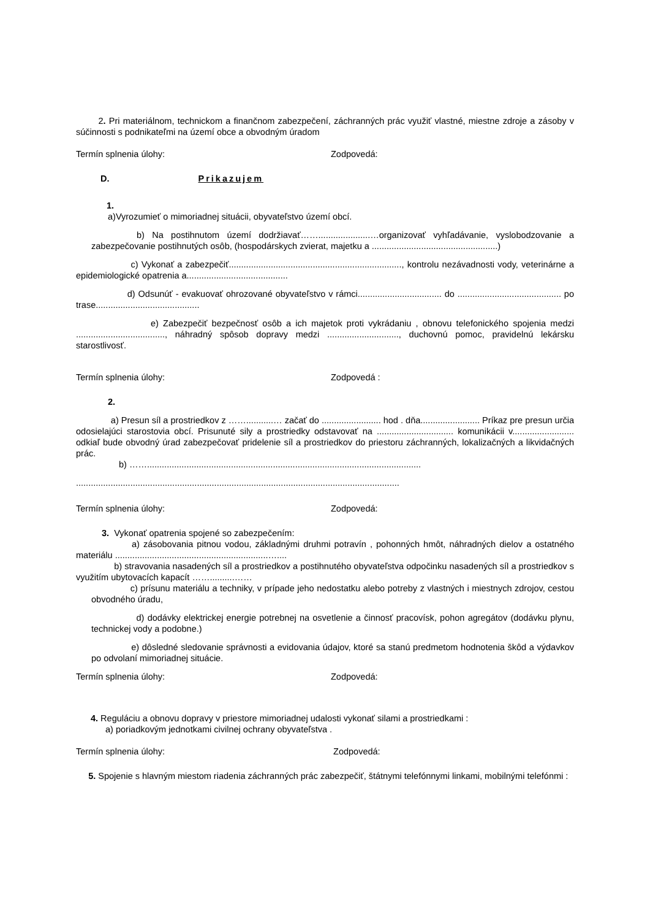2. Pri materiálnom, technickom a finančnom zabezpečení, záchranných prác využiť vlastné, miestne zdroje a zásoby v súčinnosti s podnikateľmi na území obce a obvodným úradom
Termín splnenia úlohy: Zodpovedá:
D. Prikazujem
1.
a)Vyrozumieť o mimoriadnej situácii, obyvateľstvo území obcí.
b) Na postihnutom území dodržiavať…….....................…organizovať vyhľadávanie, vyslobodzovanie a zabezpečovanie postihnutých osôb, (hospodárskych zvierat, majetku a ...................................................)
c) Vykonať a zabezpečiť......................................................................, kontrolu nezávadnosti vody, veterinárne a epidemiologické opatrenia a.........................................
d) Odsunúť - evakuovať ohrozované obyvateľstvo v rámci.................................. do .......................................... po trase..........................................
e) Zabezpečiť bezpečnosť osôb a ich majetok proti vykrádaniu , obnovu telefonického spojenia medzi ...................................., náhradný spôsob dopravy medzi ............................., duchovnú pomoc, pravidelnú lekársku starostlivosť.
Termín splnenia úlohy: Zodpovedá :
2.
a) Presun síl a prostriedkov z ……...........… začať do ........................ hod . dňa........................ Príkaz pre presun určia odosielajúci starostovia obcí. Prisunuté sily a prostriedky odstavovať na ............................... komunikácii v......................... odkiaľ bude obvodný úrad zabezpečovať pridelenie síl a prostriedkov do priestoru záchranných, lokalizačných a likvidačných prác.
b) ……...............................................................................................................
...................................................................................................................................
Termín splnenia úlohy: Zodpovedá:
3. Vykonať opatrenia spojené so zabezpečením:
a) zásobovania pitnou vodou, základnými druhmi potravín , pohonných hmôt, náhradných dielov a ostatného materiálu ..............................................................…....
b) stravovania nasadených síl a prostriedkov a postihnutého obyvateľstva odpočinku nasadených síl a prostriedkov s využitím ubytovacích kapacít ……..........……
c) prísunu materiálu a techniky, v prípade jeho nedostatku alebo potreby z vlastných i miestnych zdrojov, cestou obvodného úradu,
d) dodávky elektrickej energie potrebnej na osvetlenie a činnosť pracovísk, pohon agregátov (dodávku plynu, technickej vody a podobne.)
e) dôsledné sledovanie správnosti a evidovania údajov, ktoré sa stanú predmetom hodnotenia škôd a výdavkov po odvolaní mimoriadnej situácie.
Termín splnenia úlohy: Zodpovedá:
4. Reguláciu a obnovu dopravy v priestore mimoriadnej udalosti vykonať silami a prostriedkami :
a) poriadkovým jednotkami civilnej ochrany obyvateľstva .
Termín splnenia úlohy: Zodpovedá:
5. Spojenie s hlavným miestom riadenia záchranných prác zabezpečiť, štátnymi telefónnymi linkami, mobilnými telefónmi :